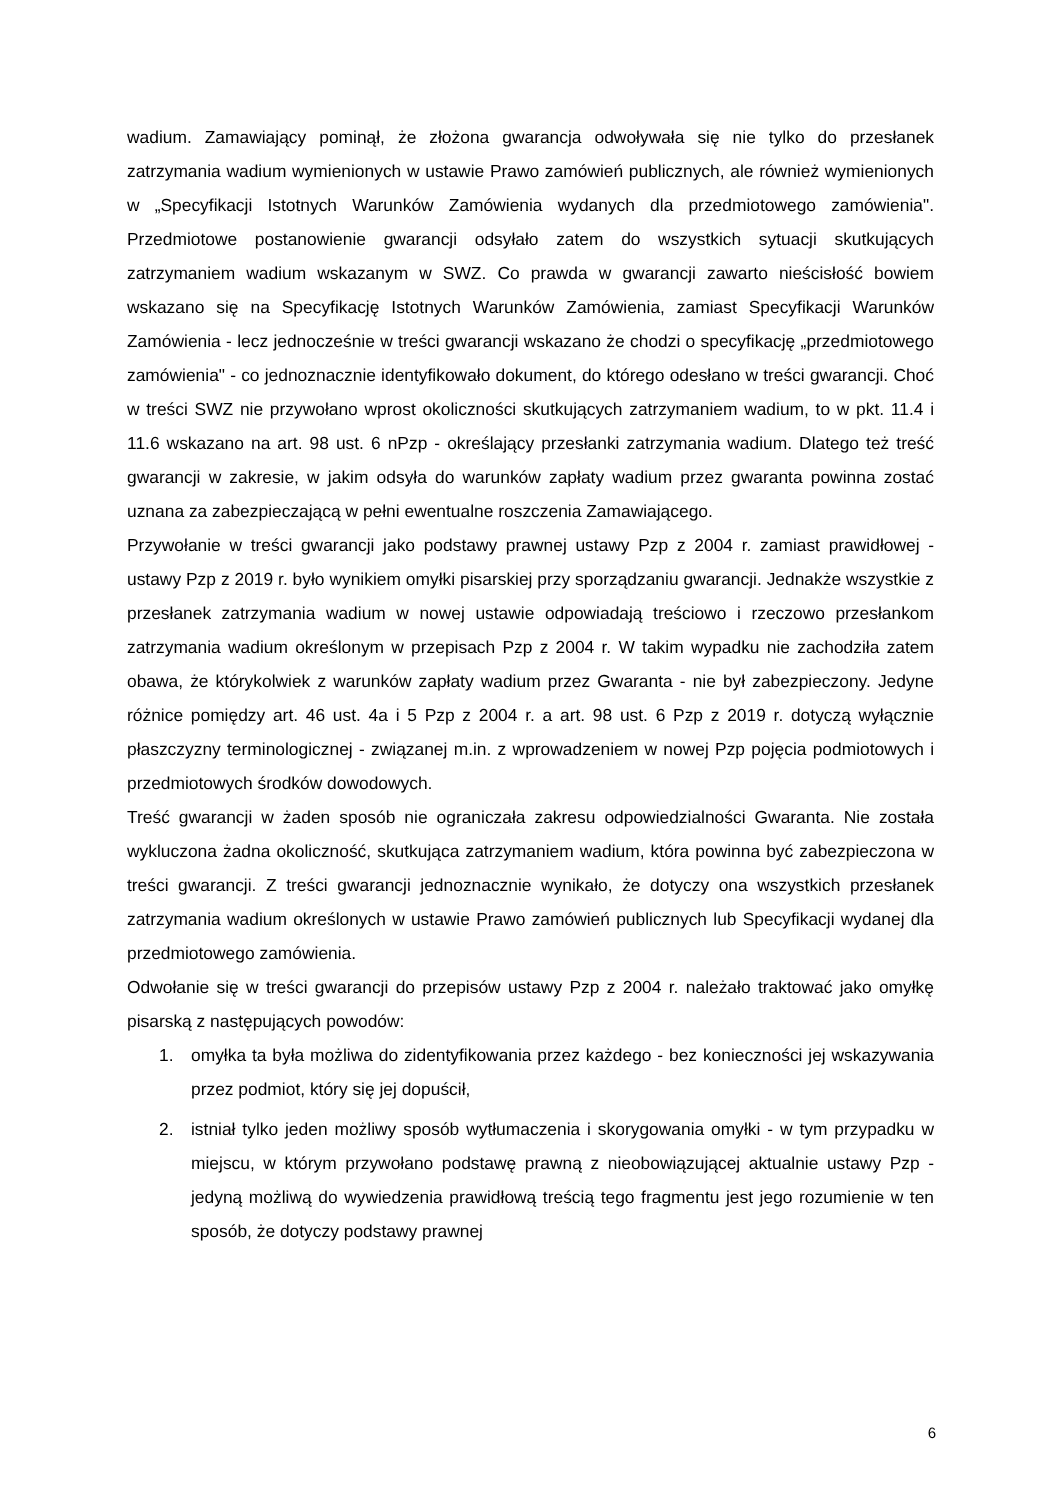wadium. Zamawiający pominął, że złożona gwarancja odwoływała się nie tylko do przesłanek zatrzymania wadium wymienionych w ustawie Prawo zamówień publicznych, ale również wymienionych w „Specyfikacji Istotnych Warunków Zamówienia wydanych dla przedmiotowego zamówienia". Przedmiotowe postanowienie gwarancji odsyłało zatem do wszystkich sytuacji skutkujących zatrzymaniem wadium wskazanym w SWZ. Co prawda w gwarancji zawarto nieścisłość bowiem wskazano się na Specyfikację Istotnych Warunków Zamówienia, zamiast Specyfikacji Warunków Zamówienia - lecz jednocześnie w treści gwarancji wskazano że chodzi o specyfikację „przedmiotowego zamówienia" - co jednoznacznie identyfikowało dokument, do którego odesłano w treści gwarancji. Choć w treści SWZ nie przywołano wprost okoliczności skutkujących zatrzymaniem wadium, to w pkt. 11.4 i 11.6 wskazano na art. 98 ust. 6 nPzp - określający przesłanki zatrzymania wadium. Dlatego też treść gwarancji w zakresie, w jakim odsyła do warunków zapłaty wadium przez gwaranta powinna zostać uznana za zabezpieczającą w pełni ewentualne roszczenia Zamawiającego.
Przywołanie w treści gwarancji jako podstawy prawnej ustawy Pzp z 2004 r. zamiast prawidłowej - ustawy Pzp z 2019 r. było wynikiem omyłki pisarskiej przy sporządzaniu gwarancji. Jednakże wszystkie z przesłanek zatrzymania wadium w nowej ustawie odpowiadają treściowo i rzeczowo przesłankom zatrzymania wadium określonym w przepisach Pzp z 2004 r. W takim wypadku nie zachodziła zatem obawa, że którykolwiek z warunków zapłaty wadium przez Gwaranta - nie był zabezpieczony. Jedyne różnice pomiędzy art. 46 ust. 4a i 5 Pzp z 2004 r. a art. 98 ust. 6 Pzp z 2019 r. dotyczą wyłącznie płaszczyzny terminologicznej - związanej m.in. z wprowadzeniem w nowej Pzp pojęcia podmiotowych i przedmiotowych środków dowodowych.
Treść gwarancji w żaden sposób nie ograniczała zakresu odpowiedzialności Gwaranta. Nie została wykluczona żadna okoliczność, skutkująca zatrzymaniem wadium, która powinna być zabezpieczona w treści gwarancji. Z treści gwarancji jednoznacznie wynikało, że dotyczy ona wszystkich przesłanek zatrzymania wadium określonych w ustawie Prawo zamówień publicznych lub Specyfikacji wydanej dla przedmiotowego zamówienia.
Odwołanie się w treści gwarancji do przepisów ustawy Pzp z 2004 r. należało traktować jako omyłkę pisarską z następujących powodów:
1. omyłka ta była możliwa do zidentyfikowania przez każdego - bez konieczności jej wskazywania przez podmiot, który się jej dopuścił,
2. istniał tylko jeden możliwy sposób wytłumaczenia i skorygowania omyłki - w tym przypadku w miejscu, w którym przywołano podstawę prawną z nieobowiązującej aktualnie ustawy Pzp - jedyną możliwą do wywiedzenia prawidłową treścią tego fragmentu jest jego rozumienie w ten sposób, że dotyczy podstawy prawnej
6